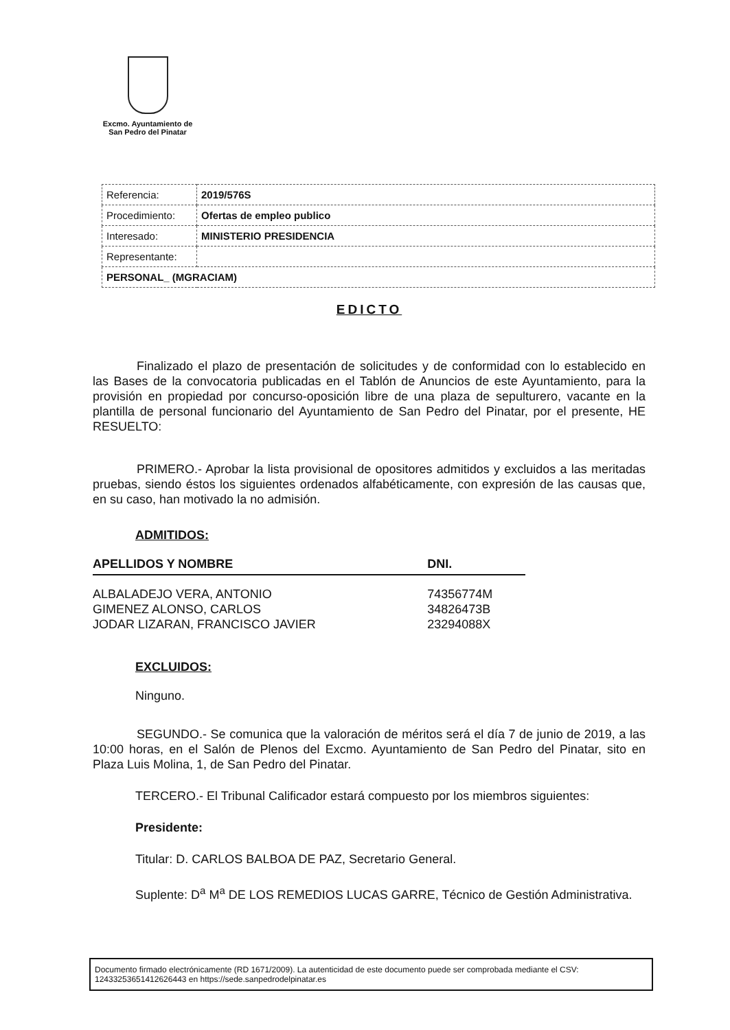Excmo. Ayuntamiento de
San Pedro del Pinatar
| Referencia: | 2019/576S |
| Procedimiento: | Ofertas de empleo publico |
| Interesado: | MINISTERIO PRESIDENCIA |
| Representante: | |
| PERSONAL_ (MGRACIAM) | |
EDICTO
Finalizado el plazo de presentación de solicitudes y de conformidad con lo establecido en las Bases de la convocatoria publicadas en el Tablón de Anuncios de este Ayuntamiento, para la provisión en propiedad por concurso-oposición libre de una plaza de sepulturero, vacante en la plantilla de personal funcionario del Ayuntamiento de San Pedro del Pinatar, por el presente, HE RESUELTO:
PRIMERO.- Aprobar la lista provisional de opositores admitidos y excluidos a las meritadas pruebas, siendo éstos los siguientes ordenados alfabéticamente, con expresión de las causas que, en su caso, han motivado la no admisión.
ADMITIDOS:
| APELLIDOS Y NOMBRE | DNI. |
| --- | --- |
| ALBALADEJO VERA, ANTONIO | 74356774M |
| GIMENEZ ALONSO, CARLOS | 34826473B |
| JODAR LIZARAN, FRANCISCO JAVIER | 23294088X |
EXCLUIDOS:
Ninguno.
SEGUNDO.- Se comunica que la valoración de méritos será el día 7 de junio de 2019, a las 10:00 horas, en el Salón de Plenos del Excmo. Ayuntamiento de San Pedro del Pinatar, sito en Plaza Luis Molina, 1, de San Pedro del Pinatar.
TERCERO.- El Tribunal Calificador estará compuesto por los miembros siguientes:
Presidente:
Titular: D. CARLOS BALBOA DE PAZ, Secretario General.
Suplente: D<sup>a</sup> M<sup>a</sup> DE LOS REMEDIOS LUCAS GARRE, Técnico de Gestión Administrativa.
Documento firmado electrónicamente (RD 1671/2009). La autenticidad de este documento puede ser comprobada mediante el CSV: 12433253651412626443 en https://sede.sanpedrodelpinatar.es